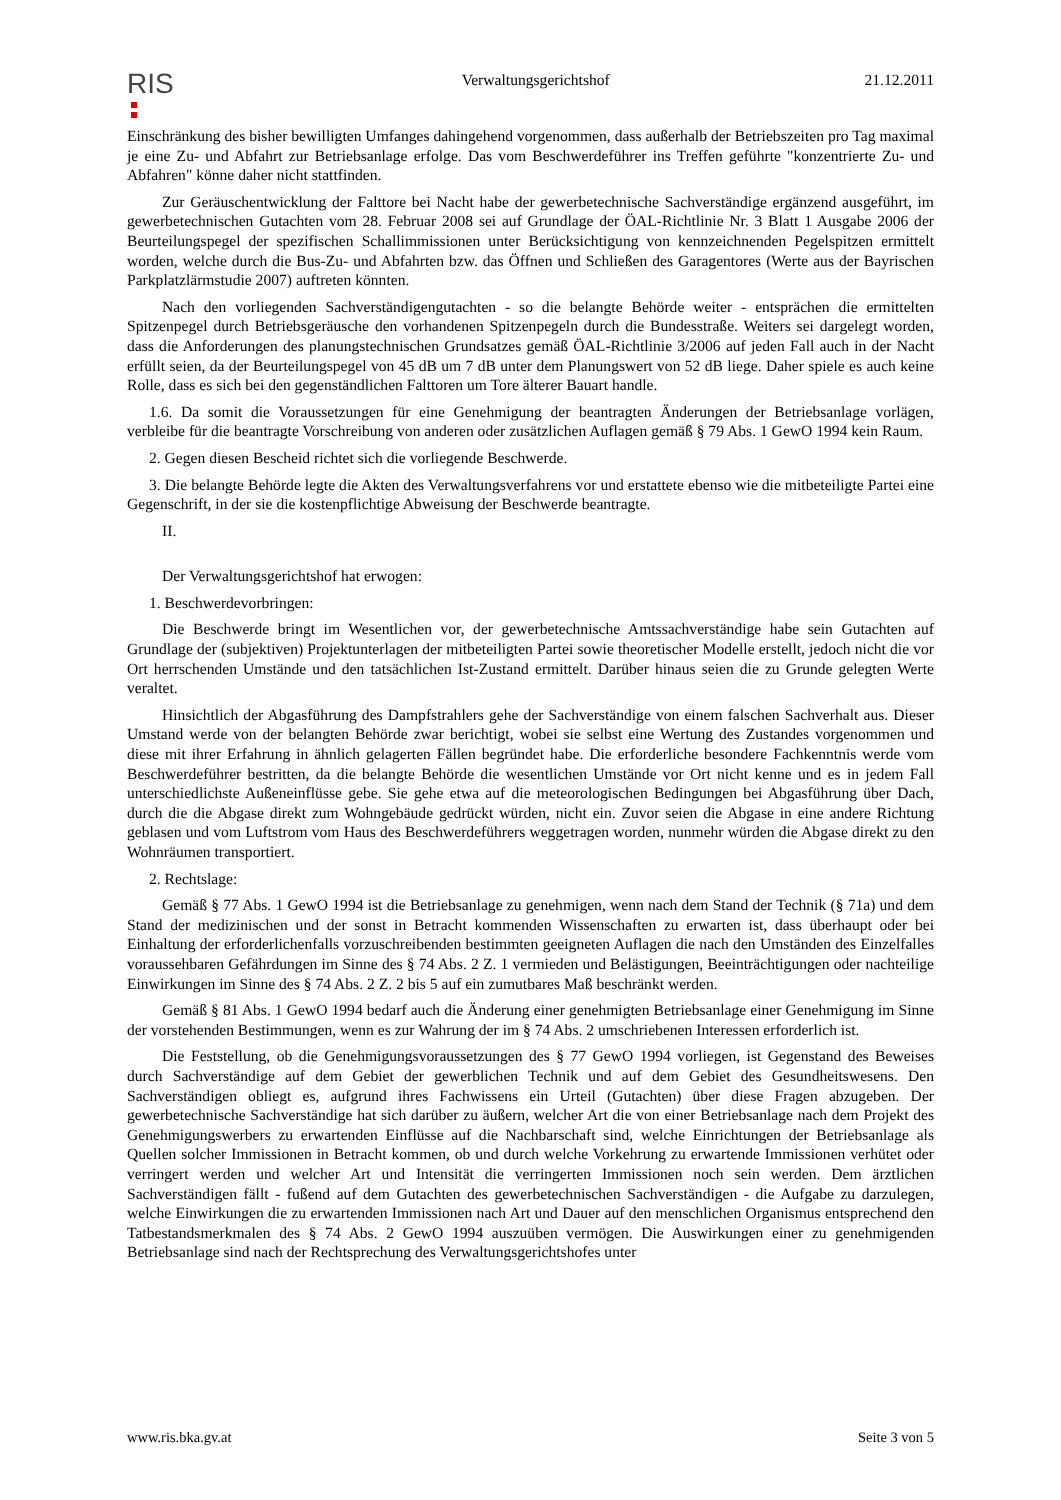RIS
Verwaltungsgerichtshof 21.12.2011
Einschränkung des bisher bewilligten Umfanges dahingehend vorgenommen, dass außerhalb der Betriebszeiten pro Tag maximal je eine Zu- und Abfahrt zur Betriebsanlage erfolge. Das vom Beschwerdeführer ins Treffen geführte "konzentrierte Zu- und Abfahren" könne daher nicht stattfinden.
Zur Geräuschentwicklung der Falttore bei Nacht habe der gewerbetechnische Sachverständige ergänzend ausgeführt, im gewerbetechnischen Gutachten vom 28. Februar 2008 sei auf Grundlage der ÖAL-Richtlinie Nr. 3 Blatt 1 Ausgabe 2006 der Beurteilungspegel der spezifischen Schallimmissionen unter Berücksichtigung von kennzeichnenden Pegelspitzen ermittelt worden, welche durch die Bus-Zu- und Abfahrten bzw. das Öffnen und Schließen des Garagentores (Werte aus der Bayrischen Parkplatzlärmstudie 2007) auftreten könnten.
Nach den vorliegenden Sachverständigengutachten - so die belangte Behörde weiter - entsprächen die ermittelten Spitzenpegel durch Betriebsgeräusche den vorhandenen Spitzenpegeln durch die Bundesstraße. Weiters sei dargelegt worden, dass die Anforderungen des planungstechnischen Grundsatzes gemäß ÖAL-Richtlinie 3/2006 auf jeden Fall auch in der Nacht erfüllt seien, da der Beurteilungspegel von 45 dB um 7 dB unter dem Planungswert von 52 dB liege. Daher spiele es auch keine Rolle, dass es sich bei den gegenständlichen Falttoren um Tore älterer Bauart handle.
1.6. Da somit die Voraussetzungen für eine Genehmigung der beantragten Änderungen der Betriebsanlage vorlägen, verbleibe für die beantragte Vorschreibung von anderen oder zusätzlichen Auflagen gemäß § 79 Abs. 1 GewO 1994 kein Raum.
2. Gegen diesen Bescheid richtet sich die vorliegende Beschwerde.
3. Die belangte Behörde legte die Akten des Verwaltungsverfahrens vor und erstattete ebenso wie die mitbeteiligte Partei eine Gegenschrift, in der sie die kostenpflichtige Abweisung der Beschwerde beantragte.
II.
Der Verwaltungsgerichtshof hat erwogen:
1. Beschwerdevorbringen:
Die Beschwerde bringt im Wesentlichen vor, der gewerbetechnische Amtssachverständige habe sein Gutachten auf Grundlage der (subjektiven) Projektunterlagen der mitbeteiligten Partei sowie theoretischer Modelle erstellt, jedoch nicht die vor Ort herrschenden Umstände und den tatsächlichen Ist-Zustand ermittelt. Darüber hinaus seien die zu Grunde gelegten Werte veraltet.
Hinsichtlich der Abgasführung des Dampfstrahlers gehe der Sachverständige von einem falschen Sachverhalt aus. Dieser Umstand werde von der belangten Behörde zwar berichtigt, wobei sie selbst eine Wertung des Zustandes vorgenommen und diese mit ihrer Erfahrung in ähnlich gelagerten Fällen begründet habe. Die erforderliche besondere Fachkenntnis werde vom Beschwerdeführer bestritten, da die belangte Behörde die wesentlichen Umstände vor Ort nicht kenne und es in jedem Fall unterschiedlichste Außeneinflüsse gebe. Sie gehe etwa auf die meteorologischen Bedingungen bei Abgasführung über Dach, durch die die Abgase direkt zum Wohngebäude gedrückt würden, nicht ein. Zuvor seien die Abgase in eine andere Richtung geblasen und vom Luftstrom vom Haus des Beschwerdeführers weggetragen worden, nunmehr würden die Abgase direkt zu den Wohnräumen transportiert.
2. Rechtslage:
Gemäß § 77 Abs. 1 GewO 1994 ist die Betriebsanlage zu genehmigen, wenn nach dem Stand der Technik (§ 71a) und dem Stand der medizinischen und der sonst in Betracht kommenden Wissenschaften zu erwarten ist, dass überhaupt oder bei Einhaltung der erforderlichenfalls vorzuschreibenden bestimmten geeigneten Auflagen die nach den Umständen des Einzelfalles voraussehbaren Gefährdungen im Sinne des § 74 Abs. 2 Z. 1 vermieden und Belästigungen, Beeinträchtigungen oder nachteilige Einwirkungen im Sinne des § 74 Abs. 2 Z. 2 bis 5 auf ein zumutbares Maß beschränkt werden.
Gemäß § 81 Abs. 1 GewO 1994 bedarf auch die Änderung einer genehmigten Betriebsanlage einer Genehmigung im Sinne der vorstehenden Bestimmungen, wenn es zur Wahrung der im § 74 Abs. 2 umschriebenen Interessen erforderlich ist.
Die Feststellung, ob die Genehmigungsvoraussetzungen des § 77 GewO 1994 vorliegen, ist Gegenstand des Beweises durch Sachverständige auf dem Gebiet der gewerblichen Technik und auf dem Gebiet des Gesundheitswesens. Den Sachverständigen obliegt es, aufgrund ihres Fachwissens ein Urteil (Gutachten) über diese Fragen abzugeben. Der gewerbetechnische Sachverständige hat sich darüber zu äußern, welcher Art die von einer Betriebsanlage nach dem Projekt des Genehmigungswerbers zu erwartenden Einflüsse auf die Nachbarschaft sind, welche Einrichtungen der Betriebsanlage als Quellen solcher Immissionen in Betracht kommen, ob und durch welche Vorkehrung zu erwartende Immissionen verhütet oder verringert werden und welcher Art und Intensität die verringerten Immissionen noch sein werden. Dem ärztlichen Sachverständigen fällt - fußend auf dem Gutachten des gewerbetechnischen Sachverständigen - die Aufgabe zu darzulegen, welche Einwirkungen die zu erwartenden Immissionen nach Art und Dauer auf den menschlichen Organismus entsprechend den Tatbestandsmerkmalen des § 74 Abs. 2 GewO 1994 auszuüben vermögen. Die Auswirkungen einer zu genehmigenden Betriebsanlage sind nach der Rechtsprechung des Verwaltungsgerichtshofes unter
www.ris.bka.gv.at Seite 3 von 5